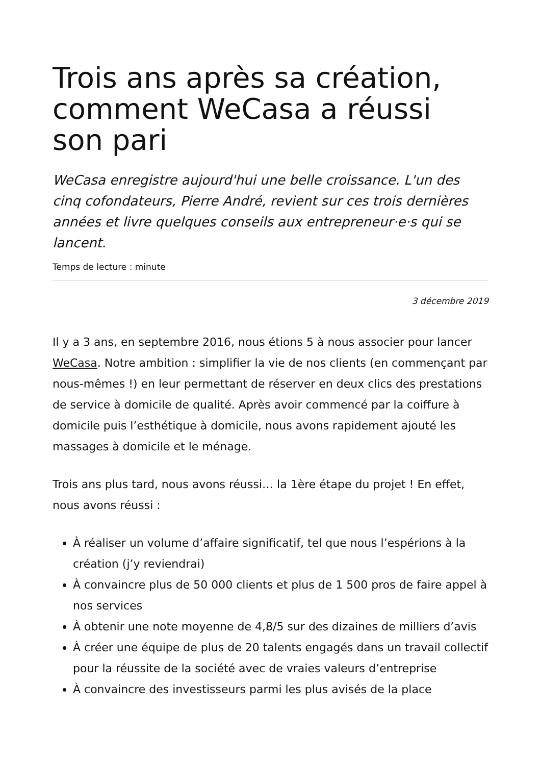Trois ans après sa création, comment WeCasa a réussi son pari
WeCasa enregistre aujourd'hui une belle croissance. L'un des cinq cofondateurs, Pierre André, revient sur ces trois dernières années et livre quelques conseils aux entrepreneur·e·s qui se lancent.
Temps de lecture : minute
3 décembre 2019
Il y a 3 ans, en septembre 2016, nous étions 5 à nous associer pour lancer WeCasa. Notre ambition : simplifier la vie de nos clients (en commençant par nous-mêmes !) en leur permettant de réserver en deux clics des prestations de service à domicile de qualité. Après avoir commencé par la coiffure à domicile puis l’esthétique à domicile, nous avons rapidement ajouté les massages à domicile et le ménage.
Trois ans plus tard, nous avons réussi… la 1ère étape du projet ! En effet, nous avons réussi :
À réaliser un volume d’affaire significatif, tel que nous l’espérions à la création (j’y reviendrai)
À convaincre plus de 50 000 clients et plus de 1 500 pros de faire appel à nos services
À obtenir une note moyenne de 4,8/5 sur des dizaines de milliers d’avis
À créer une équipe de plus de 20 talents engagés dans un travail collectif pour la réussite de la société avec de vraies valeurs d’entreprise
À convaincre des investisseurs parmi les plus avisés de la place